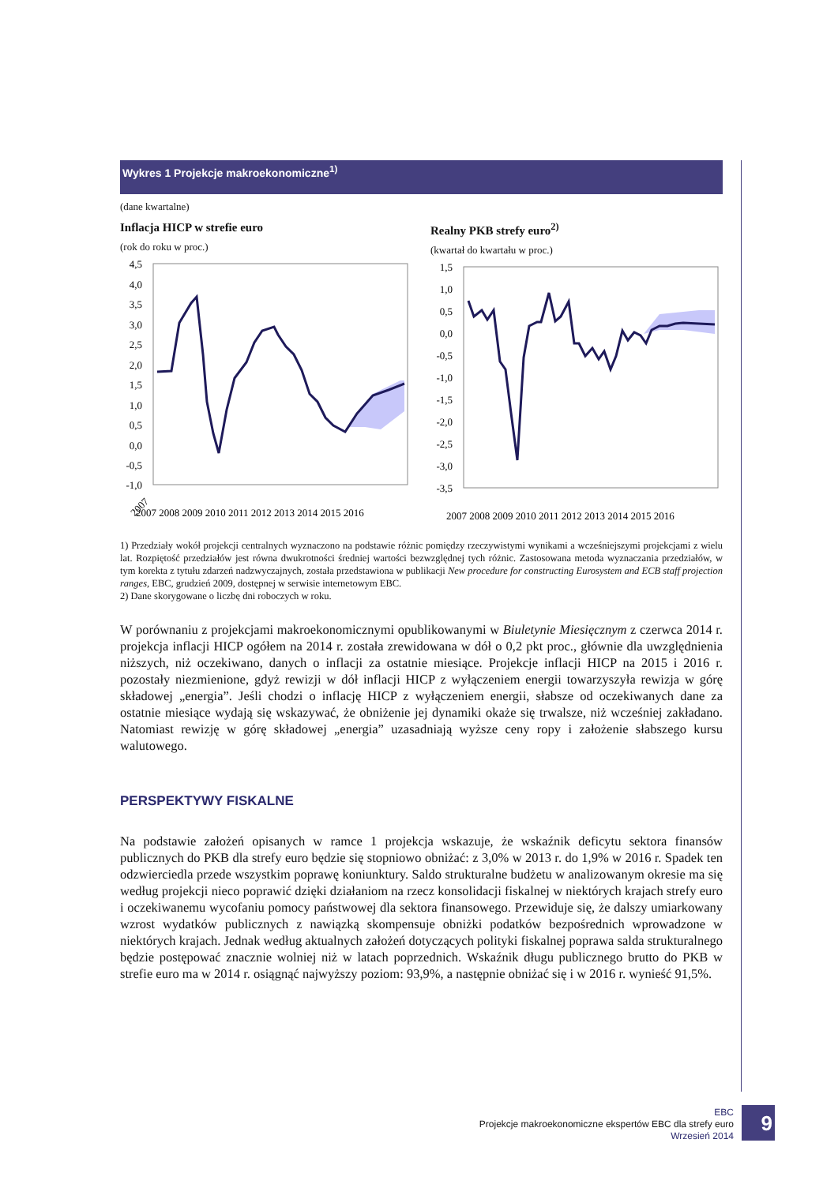Wykres 1 Projekcje makroekonomiczne<sup>1)</sup>
(dane kwartalne)
Inflacja HICP w strefie euro
(rok do roku w proc.)
4,5
4,0
3,5
3,0
2,5
2,0
1,5
1,0
0,5
0,0
-0,5
-1,0
2007
2007 2008 2009 2010 2011 2012 2013 2014 2015 2016
Realny PKB strefy euro<sup>2)</sup>
(kwartał do kwartału w proc.)
1,5
1,0
0,5
0,0
-0,5
-1,0
-1,5
-2,0
-2,5
-3,0
-3,5
2007 2008 2009 2010 2011 2012 2013 2014 2015 2016
1) Przedziały wokół projekcji centralnych wyznaczono na podstawie różnic pomiędzy rzeczywistymi wynikami a wcześniejszymi projekcjami z wielu lat. Rozpiętość przedziałów jest równa dwukrotności średniej wartości bezwzględnej tych różnic. Zastosowana metoda wyznaczania przedziałów, w tym korekta z tytułu zdarzeń nadzwyczajnych, została przedstawiona w publikacji New procedure for constructing Eurosystem and ECB staff projection ranges, EBC, grudzień 2009, dostępnej w serwisie internetowym EBC.
2) Dane skorygowane o liczbę dni roboczych w roku.
W porównaniu z projekcjami makroekonomicznymi opublikowanymi w Biuletynie Miesięcznym z czerwca 2014 r. projekcja inflacji HICP ogółem na 2014 r. została zrewidowana w dół o 0,2 pkt proc., głównie dla uwzględnienia niższych, niż oczekiwano, danych o inflacji za ostatnie miesiące. Projekcje inflacji HICP na 2015 i 2016 r. pozostały niezmienione, gdyż rewizji w dół inflacji HICP z wyłączeniem energii towarzyszyła rewizja w górę składowej „energia”. Jeśli chodzi o inflację HICP z wyłączeniem energii, słabsze od oczekiwanych dane za ostatnie miesiące wydają się wskazywać, że obniżenie jej dynamiki okaże się trwalsze, niż wcześniej zakładano. Natomiast rewizję w górę składowej „energia” uzasadniają wyższe ceny ropy i założenie słabszego kursu walutowego.
PERSPEKTYWY FISKALNE
Na podstawie założeń opisanych w ramce 1 projekcja wskazuje, że wskaźnik deficytu sektora finansów publicznych do PKB dla strefy euro będzie się stopniowo obniżać: z 3,0% w 2013 r. do 1,9% w 2016 r. Spadek ten odzwierciedla przede wszystkim poprawę koniunktury. Saldo strukturalne budżetu w analizowanym okresie ma się według projekcji nieco poprawić dzięki działaniom na rzecz konsolidacji fiskalnej w niektórych krajach strefy euro i oczekiwanemu wycofaniu pomocy państwowej dla sektora finansowego. Przewiduje się, że dalszy umiarkowany wzrost wydatków publicznych z nawiązką skompensuje obniżki podatków bezpośrednich wprowadzone w niektórych krajach. Jednak według aktualnych założeń dotyczących polityki fiskalnej poprawa salda strukturalnego będzie postępować znacznie wolniej niż w latach poprzednich. Wskaźnik długu publicznego brutto do PKB w strefie euro ma w 2014 r. osiągnąć najwyższy poziom: 93,9%, a następnie obniżać się i w 2016 r. wynieść 91,5%.
EBC
Projekcje makroekonomiczne ekspertów EBC dla strefy euro
Wrzesień 2014
9